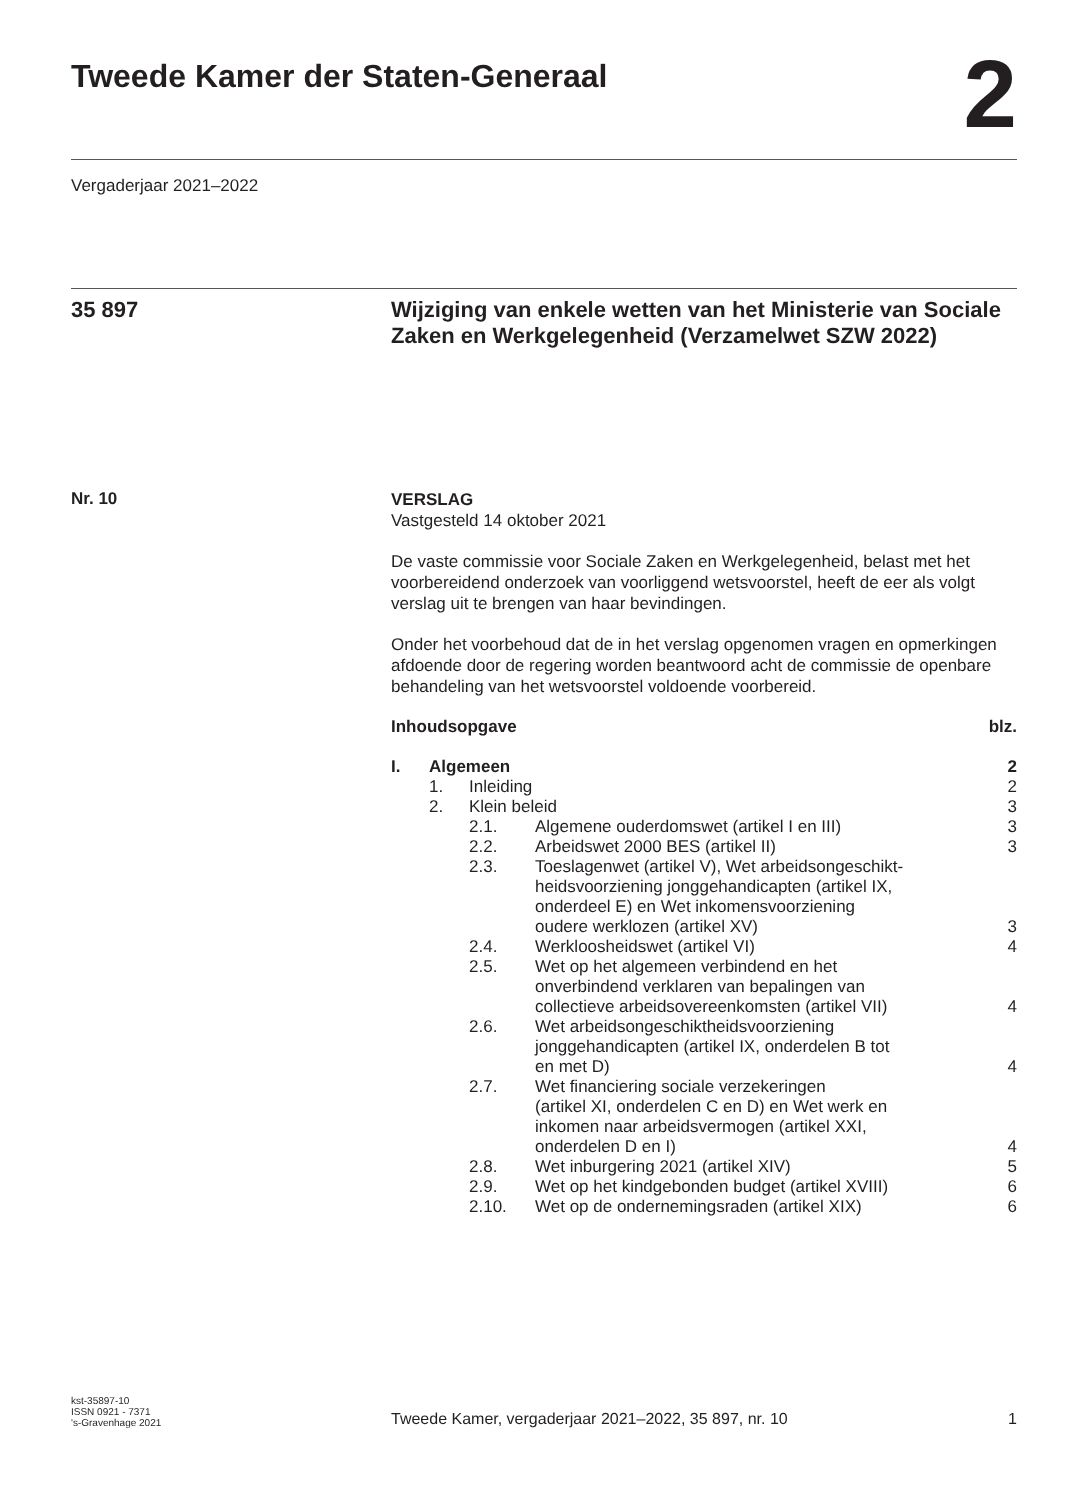Tweede Kamer der Staten-Generaal 2
Vergaderjaar 2021–2022
35 897
Wijziging van enkele wetten van het Ministerie van Sociale Zaken en Werkgelegenheid (Verzamelwet SZW 2022)
Nr. 10
VERSLAG
Vastgesteld 14 oktober 2021
De vaste commissie voor Sociale Zaken en Werkgelegenheid, belast met het voorbereidend onderzoek van voorliggend wetsvoorstel, heeft de eer als volgt verslag uit te brengen van haar bevindingen.
Onder het voorbehoud dat de in het verslag opgenomen vragen en opmerkingen afdoende door de regering worden beantwoord acht de commissie de openbare behandeling van het wetsvoorstel voldoende voorbereid.
| Inhoudsopgave | | | blz. |
| I. | Algemeen | | 2 |
| | 1. | Inleiding | 2 |
| | 2. | Klein beleid | 3 |
| 2.1. | Algemene ouderdomswet (artikel I en III) | 3 |
| 2.2. | Arbeidswet 2000 BES (artikel II) | 3 |
| 2.3. | Toeslagenwet (artikel V), Wet arbeidsongeschikt- heidsvoorziening jonggehandicapten (artikel IX, onderdeel E) en Wet inkomensvoorziening oudere werklozen (artikel XV) | 3 |
| 2.4. | Werkloosheidswet (artikel VI) | 4 |
| 2.5. | Wet op het algemeen verbindend en het onverbindend verklaren van bepalingen van collectieve arbeidsovereenkomsten (artikel VII) | 4 |
| 2.6. | Wet arbeidsongeschiktheidsvoorziening jonggehandicapten (artikel IX, onderdelen B tot en met D) | 4 |
| 2.7. | Wet financiering sociale verzekeringen (artikel XI, onderdelen C en D) en Wet werk en inkomen naar arbeidsvermogen (artikel XXI, onderdelen D en I) | 4 |
| 2.8. | Wet inburgering 2021 (artikel XIV) | 5 |
| 2.9. | Wet op het kindgebonden budget (artikel XVIII) | 6 |
| 2.10. | Wet op de ondernemingsraden (artikel XIX) | 6 |
kst-35897-10
ISSN 0921 - 7371
's-Gravenhage 2021
Tweede Kamer, vergaderjaar 2021–2022, 35 897, nr. 10
1